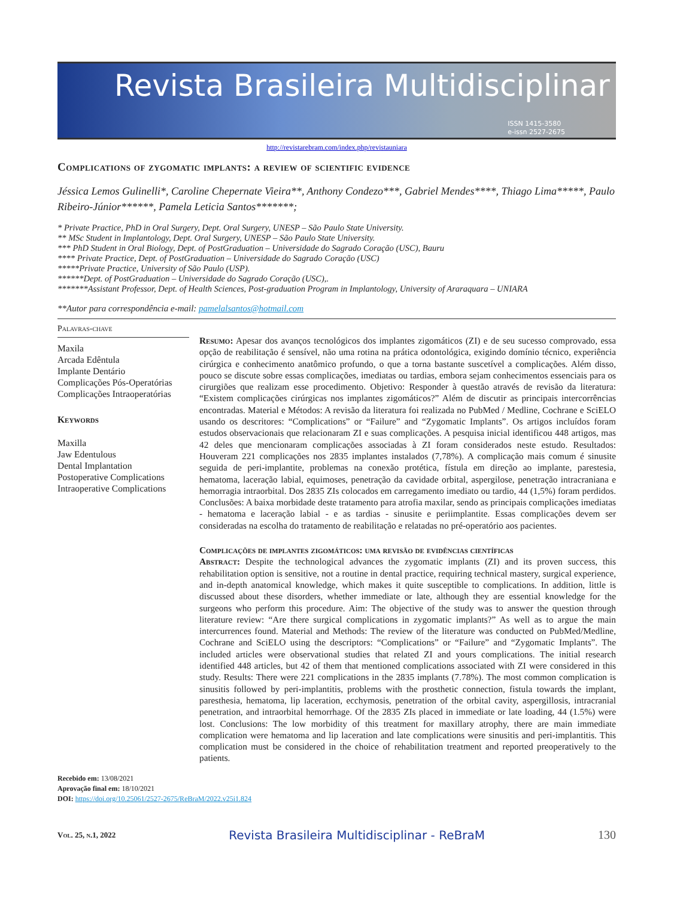Revista Brasileira Multidisciplinar
ISSN 1415-3580
e-issn 2527-2675
http://revistarebram.com/index.php/revistauniara
Complications of zygomatic implants: a review of scientific evidence
Jéssica Lemos Gulinelli*, Caroline Chepernate Vieira**, Anthony Condezo***, Gabriel Mendes****, Thiago Lima*****, Paulo Ribeiro-Júnior******, Pamela Leticia Santos*******;
* Private Practice, PhD in Oral Surgery, Dept. Oral Surgery, UNESP – São Paulo State University.
** MSc Student in Implantology, Dept. Oral Surgery, UNESP – São Paulo State University.
*** PhD Student in Oral Biology, Dept. of PostGraduation – Universidade do Sagrado Coração (USC), Bauru
**** Private Practice, Dept. of PostGraduation – Universidade do Sagrado Coração (USC)
*****Private Practice, University of São Paulo (USP).
******Dept. of PostGraduation – Universidade do Sagrado Coração (USC),.
*******Assistant Professor, Dept. of Health Sciences, Post-graduation Program in Implantology, University of Araraquara – UNIARA
**Autor para correspondência e-mail: pamelalsantos@hotmail.com
Palavras-chave
Maxila
Arcada Edêntula
Implante Dentário
Complicações Pós-Operatórias
Complicações Intraoperatórias
Keywords
Maxilla
Jaw Edentulous
Dental Implantation
Postoperative Complications
Intraoperative Complications
Resumo: Apesar dos avanços tecnológicos dos implantes zigomáticos (ZI) e de seu sucesso comprovado, essa opção de reabilitação é sensível, não uma rotina na prática odontológica, exigindo domínio técnico, experiência cirúrgica e conhecimento anatômico profundo, o que a torna bastante suscetível a complicações. Além disso, pouco se discute sobre essas complicações, imediatas ou tardias, embora sejam conhecimentos essenciais para os cirurgiões que realizam esse procedimento. Objetivo: Responder à questão através de revisão da literatura: “Existem complicações cirúrgicas nos implantes zigomáticos?” Além de discutir as principais intercorrências encontradas. Material e Métodos: A revisão da literatura foi realizada no PubMed / Medline, Cochrane e SciELO usando os descritores: “Complications” or “Failure” and “Zygomatic Implants”. Os artigos incluídos foram estudos observacionais que relacionaram ZI e suas complicações. A pesquisa inicial identificou 448 artigos, mas 42 deles que mencionaram complicações associadas à ZI foram considerados neste estudo. Resultados: Houveram 221 complicações nos 2835 implantes instalados (7,78%). A complicação mais comum é sinusite seguida de peri-implantite, problemas na conexão protética, fístula em direção ao implante, parestesia, hematoma, laceração labial, equimoses, penetração da cavidade orbital, aspergilose, penetração intracraniana e hemorragia intraorbital. Dos 2835 ZIs colocados em carregamento imediato ou tardio, 44 (1,5%) foram perdidos. Conclusões: A baixa morbidade deste tratamento para atrofia maxilar, sendo as principais complicações imediatas - hematoma e laceração labial - e as tardias - sinusite e periimplantite. Essas complicações devem ser consideradas na escolha do tratamento de reabilitação e relatadas no pré-operatório aos pacientes.
Complicações de implantes zigomáticos: uma revisão de evidências científicas
Abstract: Despite the technological advances the zygomatic implants (ZI) and its proven success, this rehabilitation option is sensitive, not a routine in dental practice, requiring technical mastery, surgical experience, and in-depth anatomical knowledge, which makes it quite susceptible to complications. In addition, little is discussed about these disorders, whether immediate or late, although they are essential knowledge for the surgeons who perform this procedure. Aim: The objective of the study was to answer the question through literature review: “Are there surgical complications in zygomatic implants?” As well as to argue the main intercurrences found. Material and Methods: The review of the literature was conducted on PubMed/Medline, Cochrane and SciELO using the descriptors: “Complications” or “Failure” and “Zygomatic Implants”. The included articles were observational studies that related ZI and yours complications. The initial research identified 448 articles, but 42 of them that mentioned complications associated with ZI were considered in this study. Results: There were 221 complications in the 2835 implants (7.78%). The most common complication is sinusitis followed by peri-implantitis, problems with the prosthetic connection, fistula towards the implant, paresthesia, hematoma, lip laceration, ecchymosis, penetration of the orbital cavity, aspergillosis, intracranial penetration, and intraorbital hemorrhage. Of the 2835 ZIs placed in immediate or late loading, 44 (1.5%) were lost. Conclusions: The low morbidity of this treatment for maxillary atrophy, there are main immediate complication were hematoma and lip laceration and late complications were sinusitis and peri-implantitis. This complication must be considered in the choice of rehabilitation treatment and reported preoperatively to the patients.
Recebido em: 13/08/2021
Aprovação final em: 18/10/2021
DOI: https://doi.org/10.25061/2527-2675/ReBraM/2022.v25i1.824
Vol. 25, n.1, 2022 Revista Brasileira Multidisciplinar - ReBraM 130